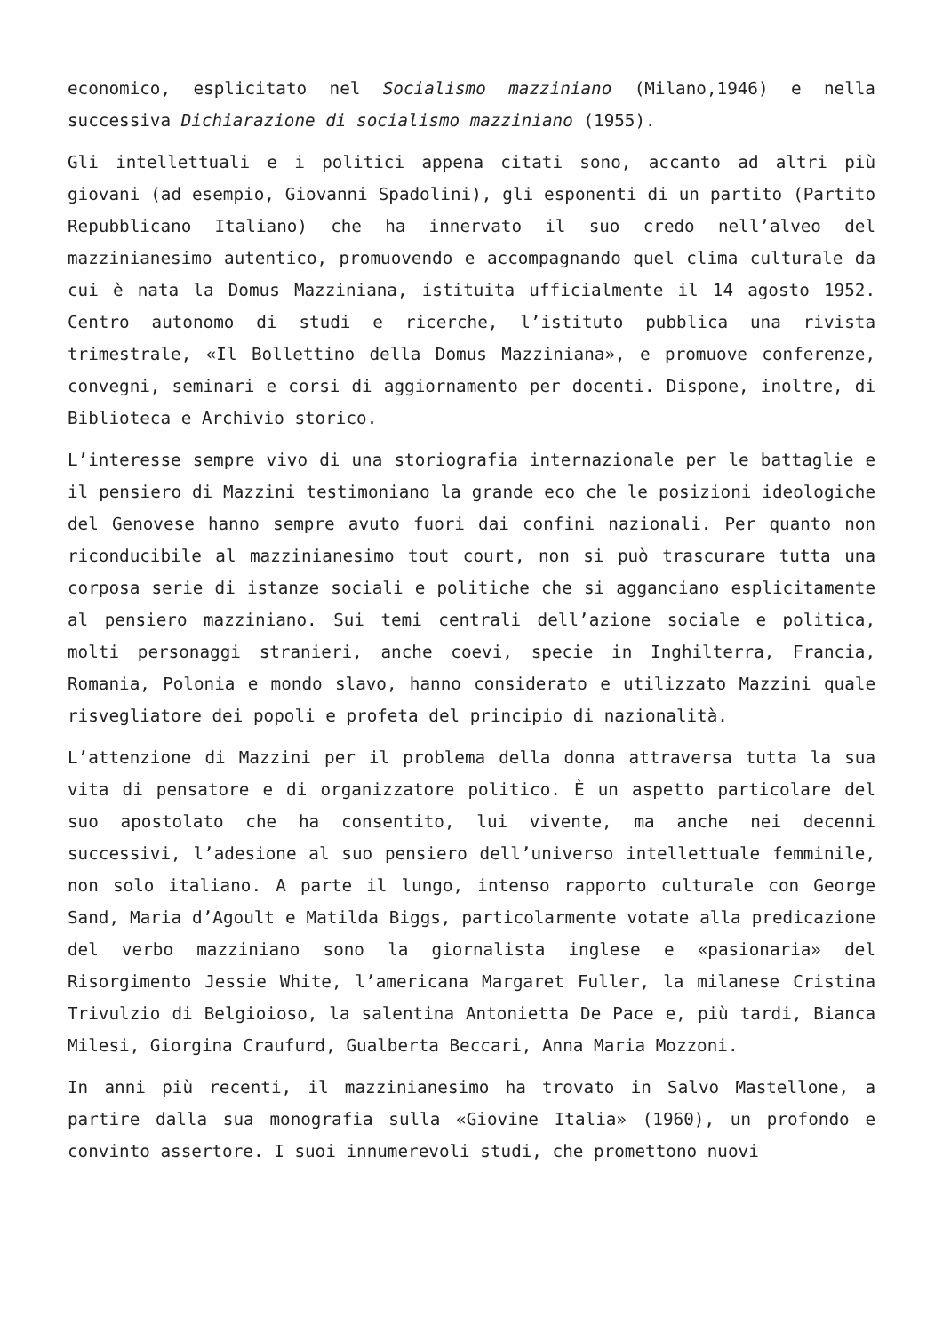economico, esplicitato nel Socialismo mazziniano (Milano,1946) e nella successiva Dichiarazione di socialismo mazziniano (1955).
Gli intellettuali e i politici appena citati sono, accanto ad altri più giovani (ad esempio, Giovanni Spadolini), gli esponenti di un partito (Partito Repubblicano Italiano) che ha innervato il suo credo nell’alveo del mazzinianesimo autentico, promuovendo e accompagnando quel clima culturale da cui è nata la Domus Mazziniana, istituita ufficialmente il 14 agosto 1952. Centro autonomo di studi e ricerche, l’istituto pubblica una rivista trimestrale, «Il Bollettino della Domus Mazziniana», e promuove conferenze, convegni, seminari e corsi di aggiornamento per docenti. Dispone, inoltre, di Biblioteca e Archivio storico.
L’interesse sempre vivo di una storiografia internazionale per le battaglie e il pensiero di Mazzini testimoniano la grande eco che le posizioni ideologiche del Genovese hanno sempre avuto fuori dai confini nazionali. Per quanto non riconducibile al mazzinianesimo tout court, non si può trascurare tutta una corposa serie di istanze sociali e politiche che si agganciano esplicitamente al pensiero mazziniano. Sui temi centrali dell’azione sociale e politica, molti personaggi stranieri, anche coevi, specie in Inghilterra, Francia, Romania, Polonia e mondo slavo, hanno considerato e utilizzato Mazzini quale risvegliatore dei popoli e profeta del principio di nazionalità.
L’attenzione di Mazzini per il problema della donna attraversa tutta la sua vita di pensatore e di organizzatore politico. È un aspetto particolare del suo apostolato che ha consentito, lui vivente, ma anche nei decenni successivi, l’adesione al suo pensiero dell’universo intellettuale femminile, non solo italiano. A parte il lungo, intenso rapporto culturale con George Sand, Maria d’Agoult e Matilda Biggs, particolarmente votate alla predicazione del verbo mazziniano sono la giornalista inglese e «pasionaria» del Risorgimento Jessie White, l’americana Margaret Fuller, la milanese Cristina Trivulzio di Belgioioso, la salentina Antonietta De Pace e, più tardi, Bianca Milesi, Giorgina Craufurd, Gualberta Beccari, Anna Maria Mozzoni.
In anni più recenti, il mazzinianesimo ha trovato in Salvo Mastellone, a partire dalla sua monografia sulla «Giovine Italia» (1960), un profondo e convinto assertore. I suoi innumerevoli studi, che promettono nuovi